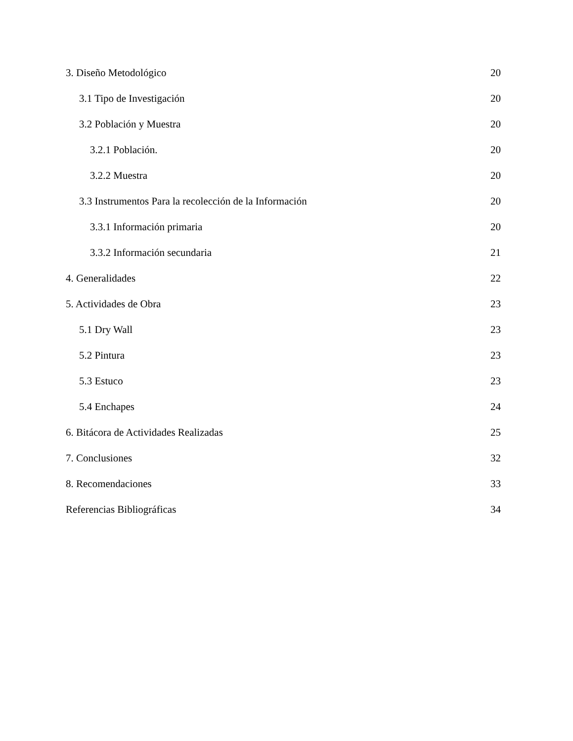3. Diseño Metodológico 20
3.1 Tipo de Investigación 20
3.2 Población y Muestra 20
3.2.1 Población. 20
3.2.2 Muestra 20
3.3 Instrumentos Para la recolección de la Información 20
3.3.1 Información primaria 20
3.3.2 Información secundaria 21
4. Generalidades 22
5. Actividades de Obra 23
5.1 Dry Wall 23
5.2 Pintura 23
5.3 Estuco 23
5.4 Enchapes 24
6. Bitácora de Actividades Realizadas 25
7. Conclusiones 32
8. Recomendaciones 33
Referencias Bibliográficas 34